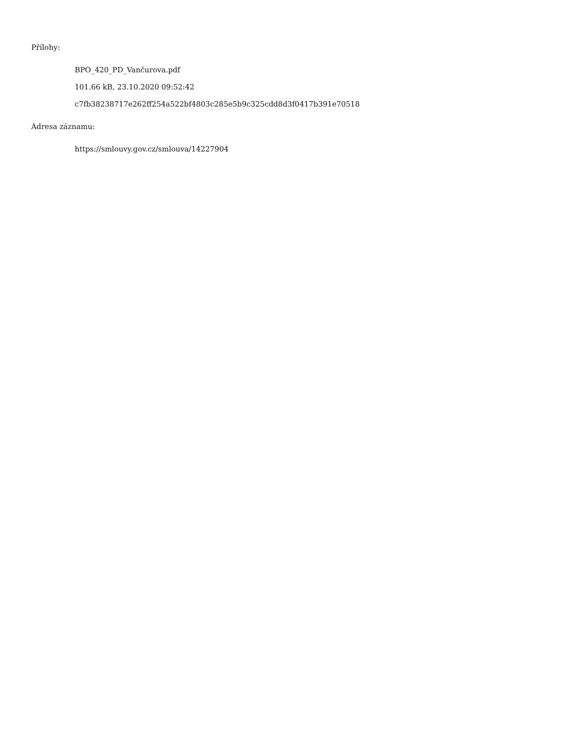Přílohy:
BPO_420_PD_Vančurova.pdf
101.66 kB, 23.10.2020 09:52:42
c7fb38238717e262ff254a522bf4803c285e5b9c325cdd8d3f0417b391e70518
Adresa záznamu:
https://smlouvy.gov.cz/smlouva/14227904